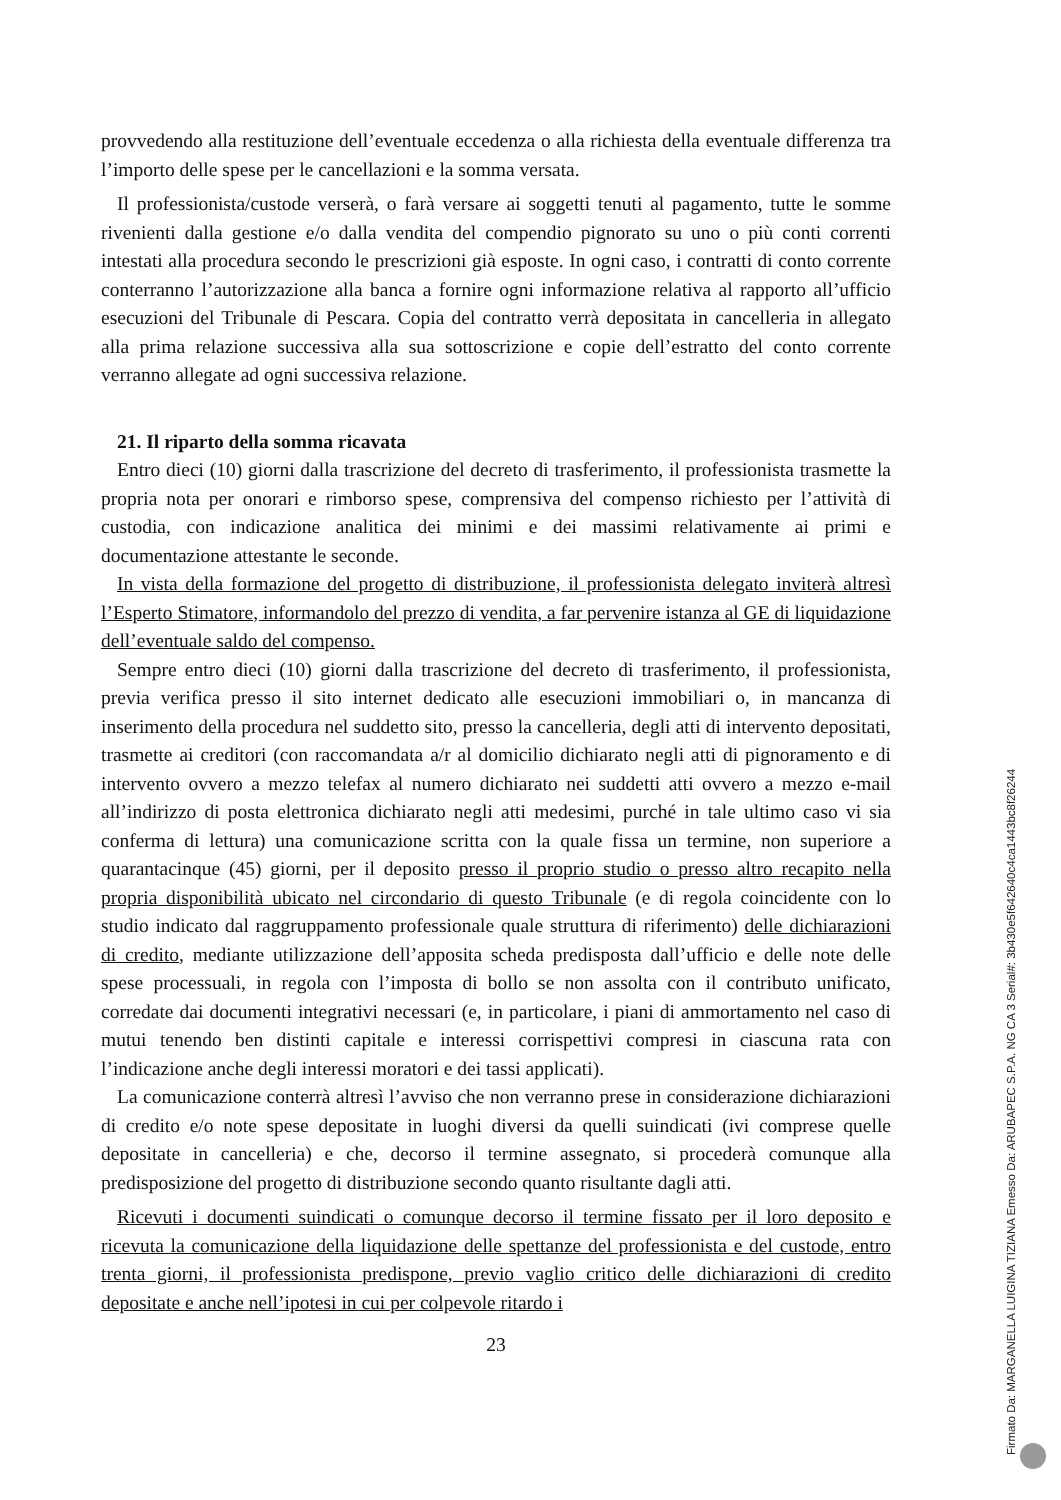provvedendo alla restituzione dell’eventuale eccedenza o alla richiesta della eventuale differenza tra l’importo delle spese per le cancellazioni e la somma versata.
Il professionista/custode verserà, o farà versare ai soggetti tenuti al pagamento, tutte le somme rivenienti dalla gestione e/o dalla vendita del compendio pignorato su uno o più conti correnti intestati alla procedura secondo le prescrizioni già esposte. In ogni caso, i contratti di conto corrente conterranno l’autorizzazione alla banca a fornire ogni informazione relativa al rapporto all’ufficio esecuzioni del Tribunale di Pescara. Copia del contratto verrà depositata in cancelleria in allegato alla prima relazione successiva alla sua sottoscrizione e copie dell’estratto del conto corrente verranno allegate ad ogni successiva relazione.
21. Il riparto della somma ricavata
Entro dieci (10) giorni dalla trascrizione del decreto di trasferimento, il professionista trasmette la propria nota per onorari e rimborso spese, comprensiva del compenso richiesto per l’attività di custodia, con indicazione analitica dei minimi e dei massimi relativamente ai primi e documentazione attestante le seconde.
In vista della formazione del progetto di distribuzione, il professionista delegato inviterà altresì l’Esperto Stimatore, informandolo del prezzo di vendita, a far pervenire istanza al GE di liquidazione dell’eventuale saldo del compenso.
Sempre entro dieci (10) giorni dalla trascrizione del decreto di trasferimento, il professionista, previa verifica presso il sito internet dedicato alle esecuzioni immobiliari o, in mancanza di inserimento della procedura nel suddetto sito, presso la cancelleria, degli atti di intervento depositati, trasmette ai creditori (con raccomandata a/r al domicilio dichiarato negli atti di pignoramento e di intervento ovvero a mezzo telefax al numero dichiarato nei suddetti atti ovvero a mezzo e-mail all’indirizzo di posta elettronica dichiarato negli atti medesimi, purché in tale ultimo caso vi sia conferma di lettura) una comunicazione scritta con la quale fissa un termine, non superiore a quarantacinque (45) giorni, per il deposito presso il proprio studio o presso altro recapito nella propria disponibilità ubicato nel circondario di questo Tribunale (e di regola coincidente con lo studio indicato dal raggruppamento professionale quale struttura di riferimento) delle dichiarazioni di credito, mediante utilizzazione dell’apposita scheda predisposta dall’ufficio e delle note delle spese processuali, in regola con l’imposta di bollo se non assolta con il contributo unificato, corredate dai documenti integrativi necessari (e, in particolare, i piani di ammortamento nel caso di mutui tenendo ben distinti capitale e interessi corrispettivi compresi in ciascuna rata con l’indicazione anche degli interessi moratori e dei tassi applicati).
La comunicazione conterrà altresì l’avviso che non verranno prese in considerazione dichiarazioni di credito e/o note spese depositate in luoghi diversi da quelli suindicati (ivi comprese quelle depositate in cancelleria) e che, decorso il termine assegnato, si procederà comunque alla predisposizione del progetto di distribuzione secondo quanto risultante dagli atti.
Ricevuti i documenti suindicati o comunque decorso il termine fissato per il loro deposito e ricevuta la comunicazione della liquidazione delle spettanze del professionista e del custode, entro trenta giorni, il professionista predispone, previo vaglio critico delle dichiarazioni di credito depositate e anche nell’ipotesi in cui per colpevole ritardo i
23
Firmato Da: MARGANELLA LUIGINA TIZIANA Emesso Da: ARUBAPEC S.P.A. NG CA 3 Serial#: 3b430e5f642640c4ca1443bc8f26244